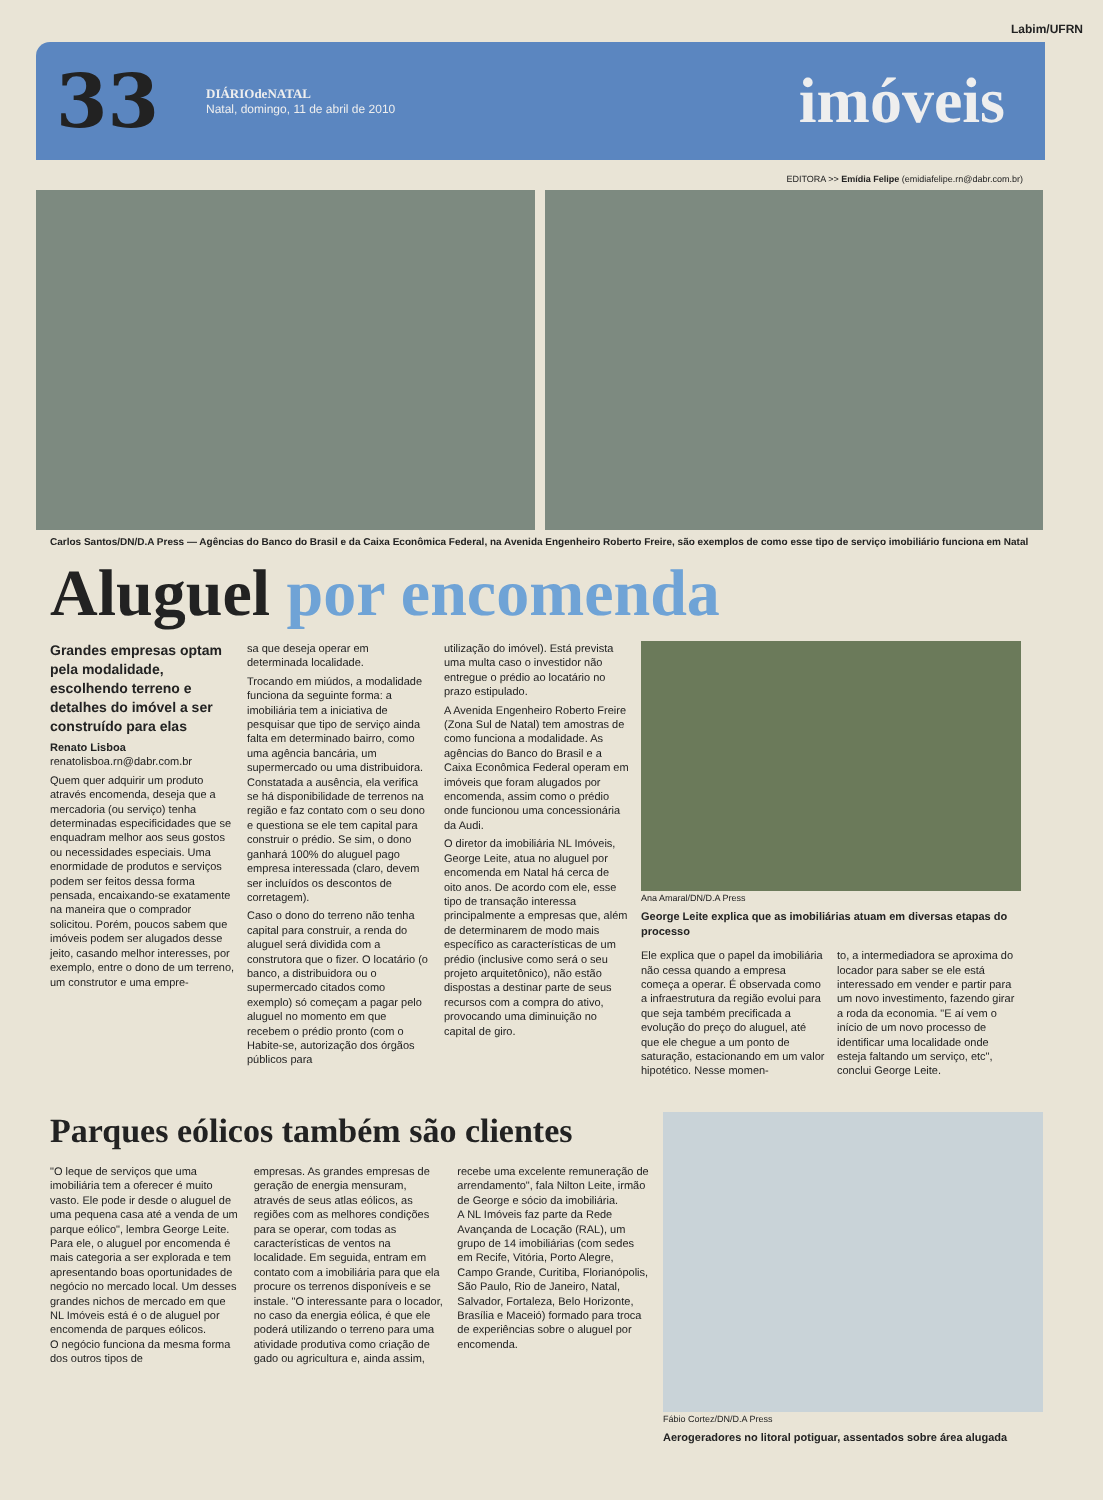Labim/UFRN
33
DIÁRIOdeNATAL
Natal, domingo, 11 de abril de 2010
imóveis
EDITORA >> Emídia Felipe (emidiafelipe.rn@dabr.com.br)
Carlos Santos/DN/D.A Press — Agências do Banco do Brasil e da Caixa Econômica Federal, na Avenida Engenheiro Roberto Freire, são exemplos de como esse tipo de serviço imobiliário funciona em Natal
Aluguel por encomenda
Grandes empresas optam pela modalidade, escolhendo terreno e detalhes do imóvel a ser construído para elas
Renato Lisboa
renatolisboa.rn@dabr.com.br
Quem quer adquirir um produto através encomenda, deseja que a mercadoria (ou serviço) tenha determinadas especificidades que se enquadram melhor aos seus gostos ou necessidades especiais. Uma enormidade de produtos e serviços podem ser feitos dessa forma pensada, encaixando-se exatamente na maneira que o comprador solicitou. Porém, poucos sabem que imóveis podem ser alugados desse jeito, casando melhor interesses, por exemplo, entre o dono de um terreno, um construtor e uma empre-
sa que deseja operar em determinada localidade.
Trocando em miúdos, a modalidade funciona da seguinte forma: a imobiliária tem a iniciativa de pesquisar que tipo de serviço ainda falta em determinado bairro, como uma agência bancária, um supermercado ou uma distribuidora. Constatada a ausência, ela verifica se há disponibilidade de terrenos na região e faz contato com o seu dono e questiona se ele tem capital para construir o prédio. Se sim, o dono ganhará 100% do aluguel pago empresa interessada (claro, devem ser incluídos os descontos de corretagem).
Caso o dono do terreno não tenha capital para construir, a renda do aluguel será dividida com a construtora que o fizer. O locatário (o banco, a distribuidora ou o supermercado citados como exemplo) só começam a pagar pelo aluguel no momento em que recebem o prédio pronto (com o Habite-se, autorização dos órgãos públicos para
utilização do imóvel). Está prevista uma multa caso o investidor não entregue o prédio ao locatário no prazo estipulado.
A Avenida Engenheiro Roberto Freire (Zona Sul de Natal) tem amostras de como funciona a modalidade. As agências do Banco do Brasil e a Caixa Econômica Federal operam em imóveis que foram alugados por encomenda, assim como o prédio onde funcionou uma concessionária da Audi.
O diretor da imobiliária NL Imóveis, George Leite, atua no aluguel por encomenda em Natal há cerca de oito anos. De acordo com ele, esse tipo de transação interessa principalmente a empresas que, além de determinarem de modo mais específico as características de um prédio (inclusive como será o seu projeto arquitetônico), não estão dispostas a destinar parte de seus recursos com a compra do ativo, provocando uma diminuição no capital de giro.
Ana Amaral/DN/D.A Press
George Leite explica que as imobiliárias atuam em diversas etapas do processo
Ele explica que o papel da imobiliária não cessa quando a empresa começa a operar. É observada como a infraestrutura da região evolui para que seja também precificada a evolução do preço do aluguel, até que ele chegue a um ponto de saturação, estacionando em um valor hipotético. Nesse momen-
to, a intermediadora se aproxima do locador para saber se ele está interessado em vender e partir para um novo investimento, fazendo girar a roda da economia. "E aí vem o início de um novo processo de identificar uma localidade onde esteja faltando um serviço, etc", conclui George Leite.
Parques eólicos também são clientes
"O leque de serviços que uma imobiliária tem a oferecer é muito vasto. Ele pode ir desde o aluguel de uma pequena casa até a venda de um parque eólico", lembra George Leite. Para ele, o aluguel por encomenda é mais categoria a ser explorada e tem apresentando boas oportunidades de negócio no mercado local. Um desses grandes nichos de mercado em que NL Imóveis está é o de aluguel por encomenda de parques eólicos.
O negócio funciona da mesma forma dos outros tipos de
empresas. As grandes empresas de geração de energia mensuram, através de seus atlas eólicos, as regiões com as melhores condições para se operar, com todas as características de ventos na localidade. Em seguida, entram em contato com a imobiliária para que ela procure os terrenos disponíveis e se instale. "O interessante para o locador, no caso da energia eólica, é que ele poderá utilizando o terreno para uma atividade produtiva como criação de gado ou agricultura e, ainda assim,
recebe uma excelente remuneração de arrendamento", fala Nilton Leite, irmão de George e sócio da imobiliária.
A NL Imóveis faz parte da Rede Avançanda de Locação (RAL), um grupo de 14 imobiliárias (com sedes em Recife, Vitória, Porto Alegre, Campo Grande, Curitiba, Florianópolis, São Paulo, Rio de Janeiro, Natal, Salvador, Fortaleza, Belo Horizonte, Brasília e Maceió) formado para troca de experiências sobre o aluguel por encomenda.
Fábio Cortez/DN/D.A Press
Aerogeradores no litoral potiguar, assentados sobre área alugada